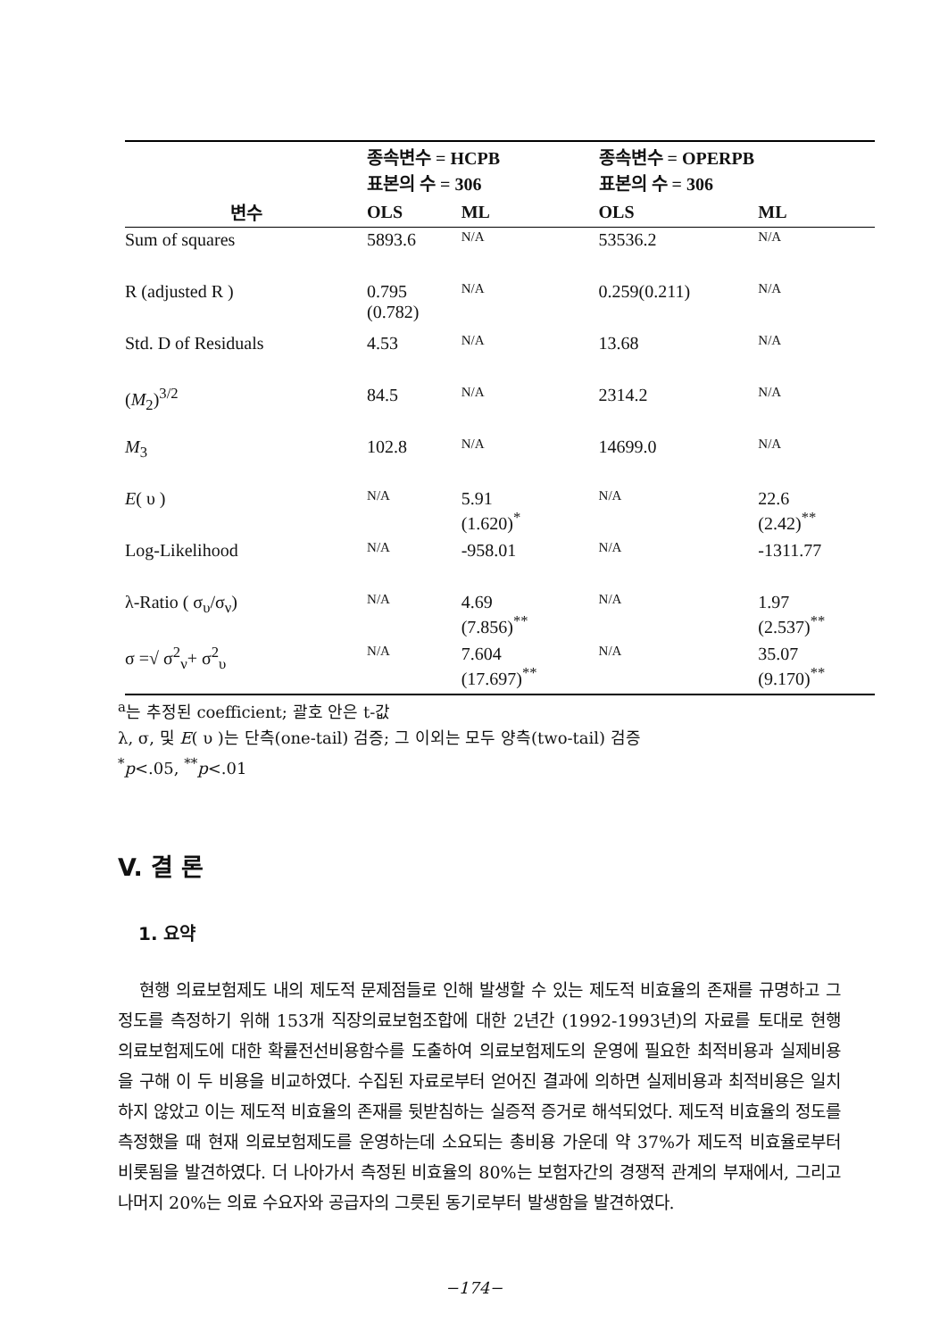| | 종속변수 = HCPB 표본의 수 = 306 | | 종속변수 = OPERPB 표본의 수 = 306 | |
| --- | --- | --- | --- | --- |
| 변수 | OLS | ML | OLS | ML |
| Sum of squares | 5893.6 | N/A | 53536.2 | N/A |
| R (adjusted R ) | 0.795 (0.782) | N/A | 0.259(0.211) | N/A |
| Std. D of Residuals | 4.53 | N/A | 13.68 | N/A |
| ( M<sub>2</sub>)<sup>3/2</sup> | 84.5 | N/A | 2314.2 | N/A |
| M<sub>3</sub> | 102.8 | N/A | 14699.0 | N/A |
| E ( υ ) | N/A | 5.91 (1.620)<sup>*</sup> | N/A | 22.6 (2.42)<sup>**</sup> |
| Log-Likelihood | N/A | -958.01 | N/A | -1311.77 |
| λ-Ratio ( σ<sub>υ</sub>/σ<sub>ν</sub>) | N/A | 4.69 (7.856)<sup>**</sup> | N/A | 1.97 (2.537)<sup>**</sup> |
| σ =√ σ<sup>2</sup><sub>ν</sub>+ σ<sup>2</sup><sub>υ</sub> | N/A | 7.604 (17.697)<sup>**</sup> | N/A | 35.07 (9.170)<sup>**</sup> |
<sup>a</sup> 는 추정된 coefficient; 괄호 안은 t-값
λ, σ, 및 E( υ )는 단측(one-tail) 검증; 그 이외는 모두 양측(two-tail) 검증
<sup>*</sup> p<.05, <sup>**</sup>p<.01
V. 결 론
1. 요약
현행 의료보험제도 내의 제도적 문제점들로 인해 발생할 수 있는 제도적 비효율의 존재를 규명하고 그 정도를 측정하기 위해 153개 직장의료보험조합에 대한 2년간 (1992-1993년)의 자료를 토대로 현행 의료보험제도에 대한 확률전선비용함수를 도출하여 의료보험제도의 운영에 필요한 최적비용과 실제비용을 구해 이 두 비용을 비교하였다. 수집된 자료로부터 얻어진 결과에 의하면 실제비용과 최적비용은 일치하지 않았고 이는 제도적 비효율의 존재를 뒷받침하는 실증적 증거로 해석되었다. 제도적 비효율의 정도를 측정했을 때 현재 의료보험제도를 운영하는데 소요되는 총비용 가운데 약 37%가 제도적 비효율로부터 비롯됨을 발견하였다. 더 나아가서 측정된 비효율의 80%는 보험자간의 경쟁적 관계의 부재에서, 그리고 나머지 20%는 의료 수요자와 공급자의 그릇된 동기로부터 발생함을 발견하였다.
−174−